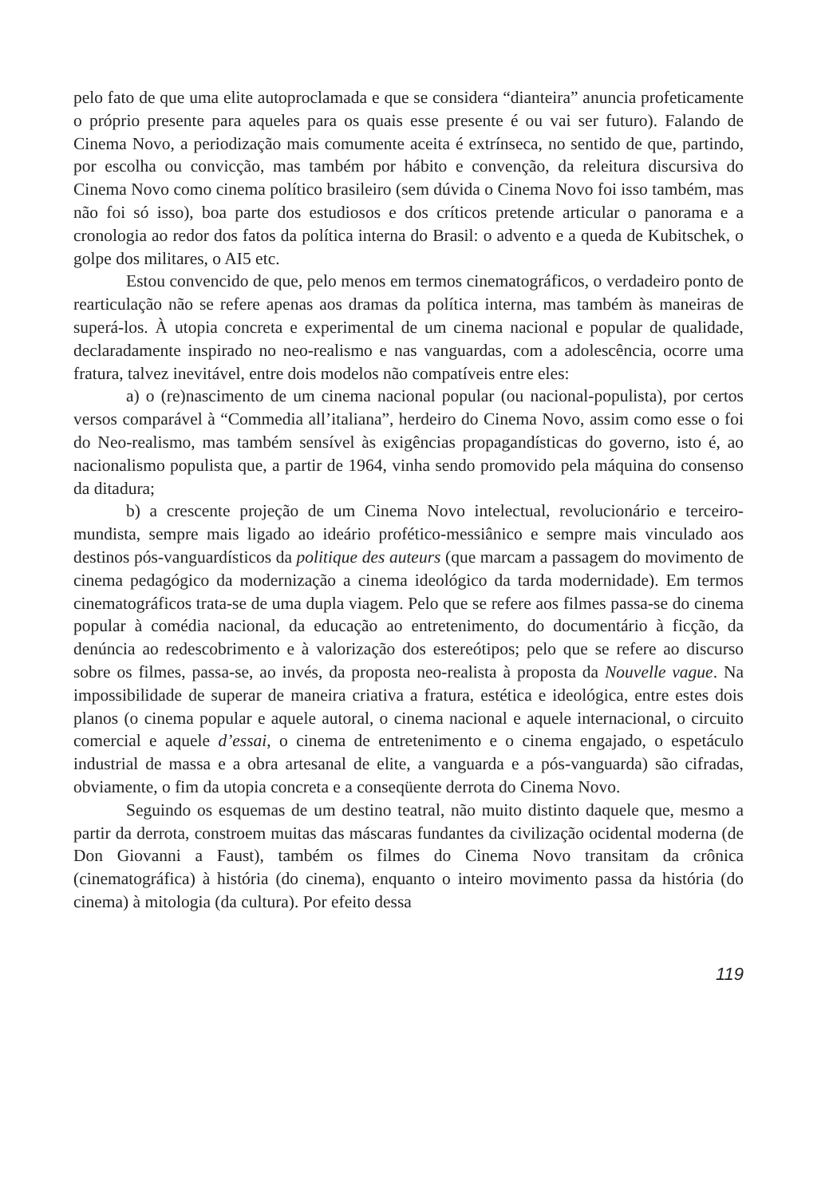pelo fato de que uma elite autoproclamada e que se considera “dianteira” anuncia profeticamente o próprio presente para aqueles para os quais esse presente é ou vai ser futuro). Falando de Cinema Novo, a periodização mais comumente aceita é extrínseca, no sentido de que, partindo, por escolha ou convicção, mas também por hábito e convenção, da releitura discursiva do Cinema Novo como cinema político brasileiro (sem dúvida o Cinema Novo foi isso também, mas não foi só isso), boa parte dos estudiosos e dos críticos pretende articular o panorama e a cronologia ao redor dos fatos da política interna do Brasil: o advento e a queda de Kubitschek, o golpe dos militares, o AI5 etc.
Estou convencido de que, pelo menos em termos cinematográficos, o verdadeiro ponto de rearticulação não se refere apenas aos dramas da política interna, mas também às maneiras de superá-los. À utopia concreta e experimental de um cinema nacional e popular de qualidade, declaradamente inspirado no neo-realismo e nas vanguardas, com a adolescência, ocorre uma fratura, talvez inevitável, entre dois modelos não compatíveis entre eles:
a) o (re)nascimento de um cinema nacional popular (ou nacional-populista), por certos versos comparável à “Commedia all’italiana”, herdeiro do Cinema Novo, assim como esse o foi do Neo-realismo, mas também sensível às exigências propagandísticas do governo, isto é, ao nacionalismo populista que, a partir de 1964, vinha sendo promovido pela máquina do consenso da ditadura;
b) a crescente projeção de um Cinema Novo intelectual, revolucionário e terceiro-mundista, sempre mais ligado ao ideário profético-messiânico e sempre mais vinculado aos destinos pós-vanguardísticos da politique des auteurs (que marcam a passagem do movimento de cinema pedagógico da modernização a cinema ideológico da tarda modernidade). Em termos cinematográficos trata-se de uma dupla viagem. Pelo que se refere aos filmes passa-se do cinema popular à comédia nacional, da educação ao entretenimento, do documentário à ficção, da denúncia ao redescobrimento e à valorização dos estereótipos; pelo que se refere ao discurso sobre os filmes, passa-se, ao invés, da proposta neo-realista à proposta da Nouvelle vague. Na impossibilidade de superar de maneira criativa a fratura, estética e ideológica, entre estes dois planos (o cinema popular e aquele autoral, o cinema nacional e aquele internacional, o circuito comercial e aquele d’essai, o cinema de entretenimento e o cinema engajado, o espetáculo industrial de massa e a obra artesanal de elite, a vanguarda e a pós-vanguarda) são cifradas, obviamente, o fim da utopia concreta e a conseqüente derrota do Cinema Novo.
Seguindo os esquemas de um destino teatral, não muito distinto daquele que, mesmo a partir da derrota, constroem muitas das máscaras fundantes da civilização ocidental moderna (de Don Giovanni a Faust), também os filmes do Cinema Novo transitam da crônica (cinematográfica) à história (do cinema), enquanto o inteiro movimento passa da história (do cinema) à mitologia (da cultura). Por efeito dessa
119